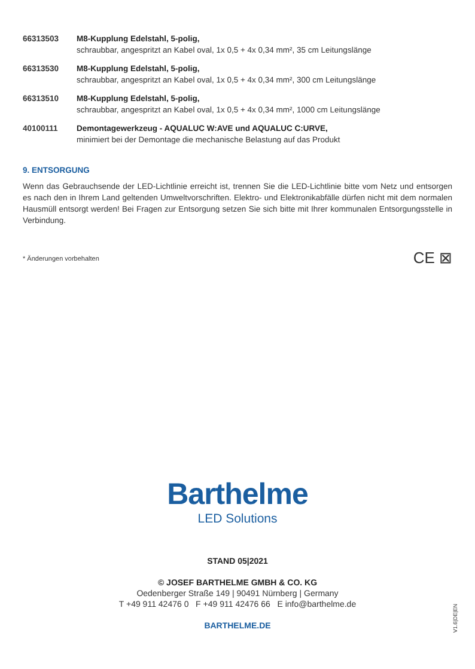| 66313503 | M8-Kupplung Edelstahl, 5-polig, schraubbar, angespritzt an Kabel oval, 1x 0,5 + 4x 0,34 mm², 35 cm Leitungslänge |
| 66313530 | M8-Kupplung Edelstahl, 5-polig, schraubbar, angespritzt an Kabel oval, 1x 0,5 + 4x 0,34 mm², 300 cm Leitungslänge |
| 66313510 | M8-Kupplung Edelstahl, 5-polig, schraubbar, angespritzt an Kabel oval, 1x 0,5 + 4x 0,34 mm², 1000 cm Leitungslänge |
| 40100111 | Demontagewerkzeug - AQUALUC W:AVE und AQUALUC C:URVE, minimiert bei der Demontage die mechanische Belastung auf das Produkt |
9. ENTSORGUNG
Wenn das Gebrauchsende der LED-Lichtlinie erreicht ist, trennen Sie die LED-Lichtlinie bitte vom Netz und entsorgen es nach den in Ihrem Land geltenden Umweltvorschriften. Elektro- und Elektronikabfälle dürfen nicht mit dem normalen Hausmüll entsorgt werden! Bei Fragen zur Entsorgung setzen Sie sich bitte mit Ihrer kommunalen Entsorgungsstelle in Verbindung.
* Änderungen vorbehalten CE ⊠
Barthelme
LED Solutions
STAND 05|2021
© JOSEF BARTHELME GMBH & CO. KG
Oedenberger Straße 149 | 90491 Nürnberg | Germany
T +49 911 42476 0 F +49 911 42476 66 E info@barthelme.de
BARTHELME.DE
V1.6|DE|EN